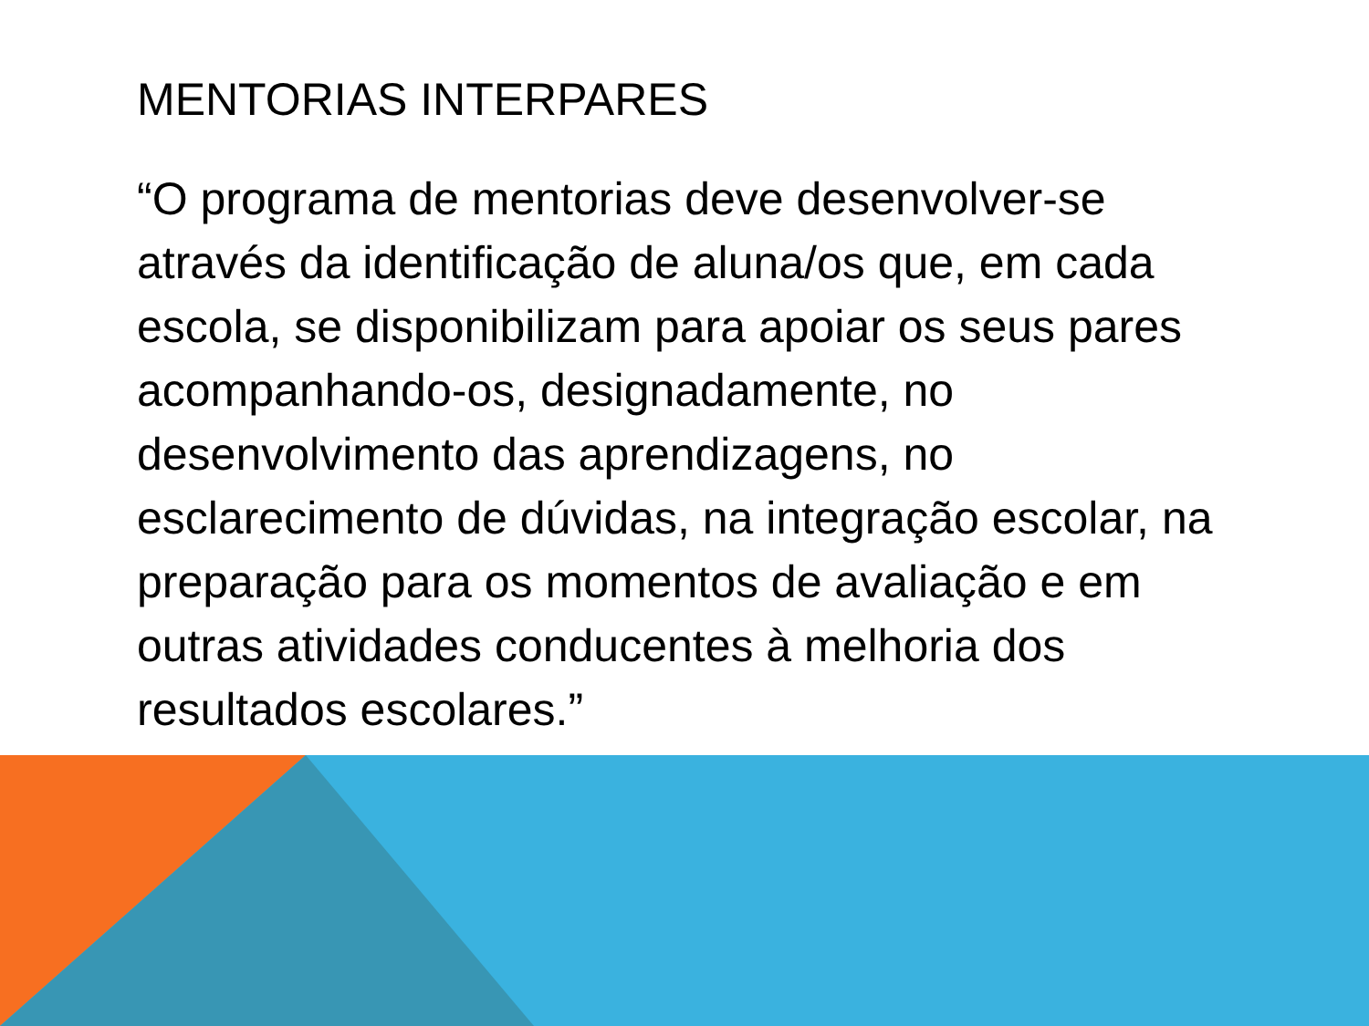MENTORIAS INTERPARES
“O programa de mentorias deve desenvolver-se através da identificação de aluna/os que, em cada escola, se disponibilizam para apoiar os seus pares acompanhando-os, designadamente, no desenvolvimento das aprendizagens, no esclarecimento de dúvidas, na integração escolar, na preparação para os momentos de avaliação e em outras atividades conducentes à melhoria dos resultados escolares.”